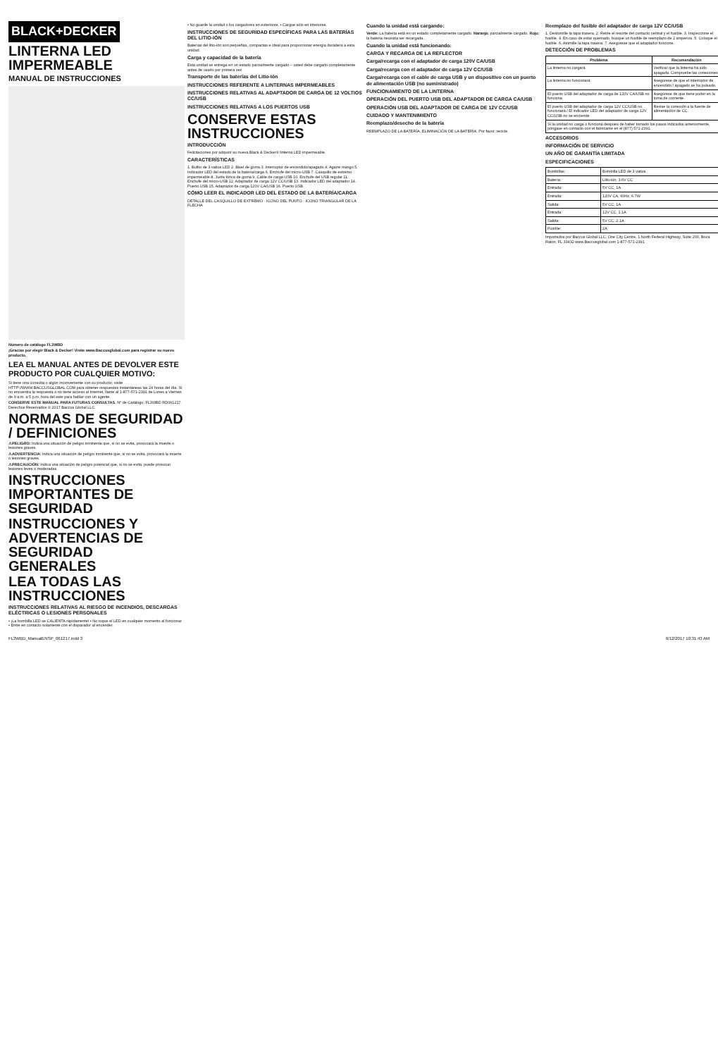BLACK+DECKER
LINTERNA LED IMPERMEABLE
MANUAL DE INSTRUCCIONES
Número de catálogo FL3WBD
¡Gracias por elegir Black & Decker! Visite www.Baccusglobal.com para registrar su nuevo producto.
LEA EL MANUAL ANTES DE DEVOLVER ESTE PRODUCTO POR CUALQUIER MOTIVO:
Si tiene una consulta o algún inconveniente con su producto, visite HTTP://WWW.BACCUSGLOBAL.COM para obtener respuestas instantáneas las 24 horas del día. Si no encuentra la respuesta o no tiene acceso al Internet, llame al 1-877-571-2391 de Lunes a Viernes de 9 a.m. a 5 p.m. hora del este para hablar con un agente.
CONSERVE ESTE MANUAL PARA FUTURAS CONSULTAS. Nº de Catálogo: FL3WBD RD061217. Derechos Reservados © 2017 Baccus Global LLC
NORMAS DE SEGURIDAD / DEFINICIONES
⚠PELIGRO: Indica una situación de peligro inminente que, si no se evita, provocará la muerte o lesiones graves.
⚠ADVERTENCIA: Indica una situación de peligro inminente que, si no se evita, provocará la muerte o lesiones graves.
⚠PRECAUCIÓN: Indica una situación de peligro potencial que, si no se evita, puede provocar lesiones leves o moderadas.
INSTRUCCIONES IMPORTANTES DE SEGURIDAD
INSTRUCCIONES Y ADVERTENCIAS DE SEGURIDAD GENERALES
LEA TODAS LAS INSTRUCCIONES
INSTRUCCIONES RELATIVAS AL RIESGO DE INCENDIOS, DESCARGAS ELÉCTRICAS O LESIONES PERSONALES
• ¡La bombilla LED se CALIENTA rápidamente! • No toque el LED en cualquier momento al funcionar. • Entre en contacto solamente con el disparador al encender.
• No guarde la unidad o los cargadores en exteriores. • Cargue sólo en interiores.
INSTRUCCIONES DE SEGURIDAD ESPECÍFICAS PARA LAS BATERÍAS DEL LITIO-IÓN
Baterías del litio-ión son pequeñas, compactas e ideal para proporcionar energía duradera a esta unidad.
Carga y capacidad de la batería
Esta unidad se entrega en un estado parcialmente cargado – usted debe cargarlo completamente antes de usarlo por primera vez.
Transporte de las baterías del Litio-Ión
INSTRUCCIONES REFERENTE A LINTERNAS IMPERMEABLES
INSTRUCCIONES RELATIVAS AL ADAPTADOR DE CARGA DE 12 VOLTIOS CC/USB
INSTRUCCIONES RELATIVAS A LOS PUERTOS USB
CONSERVE ESTAS INSTRUCCIONES
INTRODUCCIÓN
Felicitaciones por adquirir su nueva Black & Decker® linterna LED impermeable.
CARACTERÍSTICAS
1. Bulbo de 3 vatios LED 2. Bisel de goma 3. Interruptor de encendido/apagado 4. Agarre mango 5. Indicador LED del estado de la batería/carga 6. Enchufe del micro-USB 7. Casquillo de extremo impermeable 8. Junta tórica de goma 9. Cable de carga USB 10. Enchufe del USB regular 11. Enchufe del micro-USB 12. Adaptador de carga 12V CC/USB 13. Indicador LED del adaptador 14. Puerto USB 15. Adaptador de carga 120V CA/USB 16. Puerto USB
CÓMO LEER EL INDICADOR LED DEL ESTADO DE LA BATERÍA/CARGA
DETALLE DEL CASQUILLO DE EXTREMO · ICONO DEL PUNTO · ICONO TRIANGULAR DE LA FLECHA
Cuando la unidad está cargando:
Verde: La batería está en un estado completamente cargado. Naranja: parcialmente cargado. Rojo: la batería necesita ser recargada.
Cuando la unidad está funcionando:
CARGA Y RECARGA DE LA REFLECTOR
Carga/recarga con el adaptador de carga 120V CA/USB
Carga/recarga con el adaptador de carga 12V CC/USB
Carga/recarga con el cable de carga USB y un dispositivo con un puerto de alimentación USB (no suministrado)
FUNCIONAMIENTO DE LA LINTERNA
OPERACIÓN DEL PUERTO USB DEL ADAPTADOR DE CARGA CA/USB
OPERACIÓN USB DEL ADAPTADOR DE CARGA DE 12V CC/USB
CUIDADO Y MANTENIMIENTO
Reemplazo/desecho de la batería
REEMPLAZO DE LA BATERÍA. ELIMINACIÓN DE LA BATERÍA. Por favor, recicle.
Reemplazo del fusible del adaptador de carga 12V CC/USB
1. Destornille la tapa trasera. 2. Retire el resorte del contacto central y el fusible. 3. Inspeccione el fusible. 4. En caso de estar quemado, busque un fusible de reemplazo de 2 amperios. 5. Coloque el fusible. 6. Atornille la tapa trasera. 7. Asegúrese que el adaptador funcione.
DETECCIÓN DE PROBLEMAS
| Problema | Recomendación |
| --- | --- |
| La linterna no cargará | Verificar que la linterna ha sido apagada. Compruebe las conexiones. |
| La linterna no funcionará | Asegúrese de que el interruptor de encendido / apagado se ha pulsado. |
| El puerto USB del adaptador de carga de 120V CA/USB no funciona | Asegúrese de que tiene poder en la toma de corriente. |
| El puerto USB del adaptador de carga 12V CC/USB no funcionará / El indicador LED del adaptador de carga 12V CC/USB no se enciende | Revise la conexión a la fuente de alimentación de CC. |
| Si la unidad no carga o funciona después de haber tomado los pasos indicados anteriormente, póngase en contacto con el fabricante en el (877) 571-2391. | |
ACCESORIOS
INFORMACIÓN DE SERVICIO
UN AÑO DE GARANTÍA LIMITADA
ESPECIFICACIONES
| Bombillas: | Bombilla LED de 3 vatios |
| Batería: | Litio-ión, 3.6V CC |
| Entrada: | 5V CC, 1A |
| Entrada: | 120V CA, 60Hz, 6.7W |
| Salida: | 5V CC, 1A |
| Entrada: | 12V CC, 1.1A |
| Salida: | 5V CC, 2.1A |
| Fusible: | 2A |
Importados por Baccus Global LLC, One City Centre, 1 North Federal Highway, Suite 200, Boca Raton, FL 33432 www.Baccusglobal.com 1-877-571-2391
FL3WBD_ManualENSP_061217.indd 3 6/12/2017 10:31:43 AM